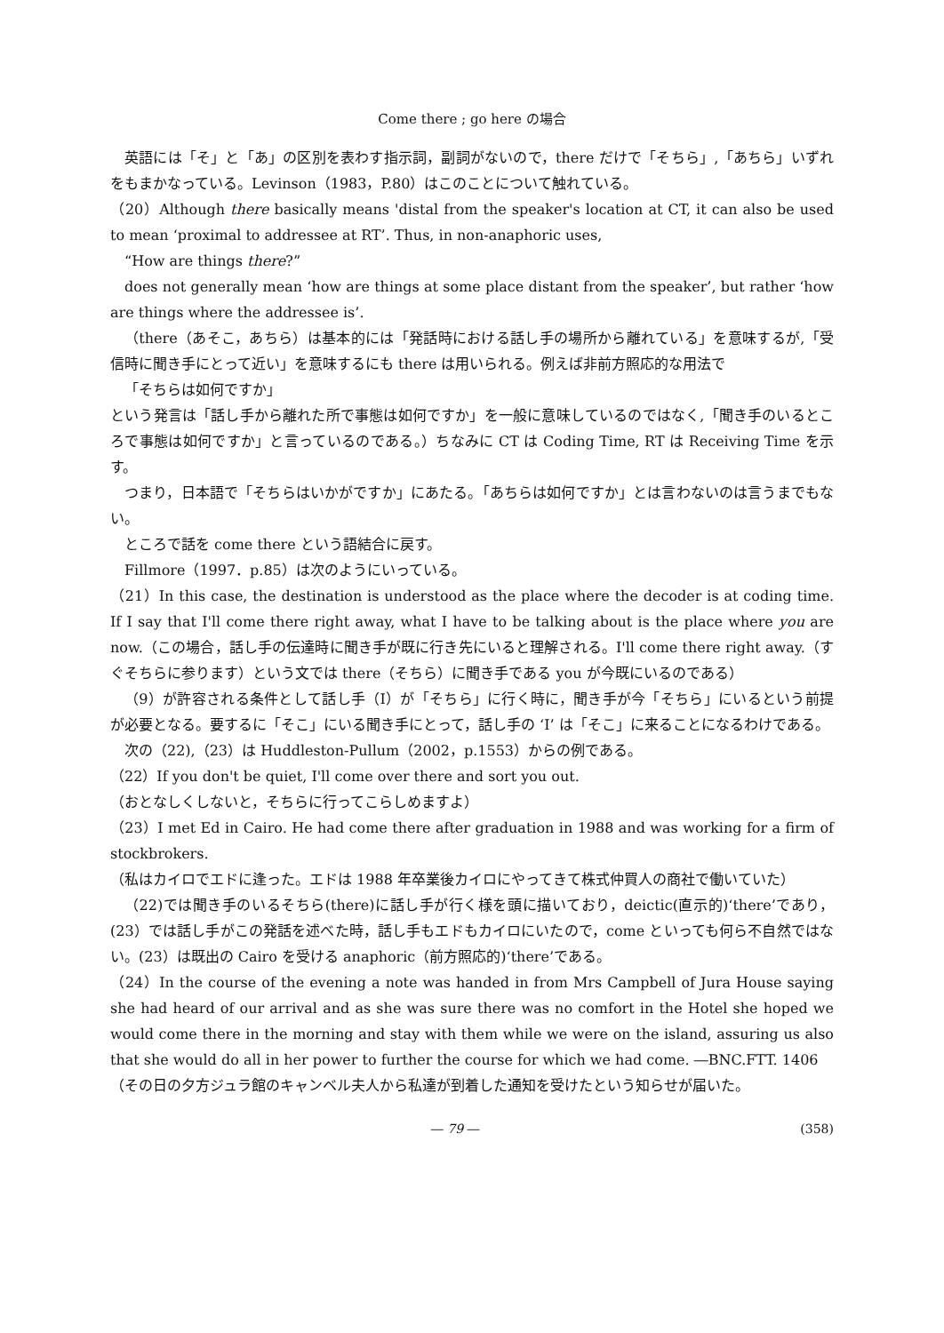Come there ; go here の場合
英語には「そ」と「あ」の区別を表わす指示詞，副詞がないので，there だけで「そちら」,「あちら」いずれをもまかなっている。Levinson（1983，P.80）はこのことについて触れている。
（20）Although there basically means 'distal from the speaker's location at CT, it can also be used to mean ‘proximal to addressee at RT’. Thus, in non-anaphoric uses,
“How are things there?”
does not generally mean ‘how are things at some place distant from the speaker’, but rather ‘how are things where the addressee is’.
（there（あそこ，あちら）は基本的には「発話時における話し手の場所から離れている」を意味するが,「受信時に聞き手にとって近い」を意味するにも there は用いられる。例えば非前方照応的な用法で
「そちらは如何ですか」
という発言は「話し手から離れた所で事態は如何ですか」を一般に意味しているのではなく,「聞き手のいるところで事態は如何ですか」と言っているのである。）ちなみに CT は Coding Time, RT は Receiving Time を示す。
つまり，日本語で「そちらはいかがですか」にあたる。「あちらは如何ですか」とは言わないのは言うまでもない。
ところで話を come there という語結合に戻す。
Fillmore（1997．p.85）は次のようにいっている。
（21）In this case, the destination is understood as the place where the decoder is at coding time. If I say that I'll come there right away, what I have to be talking about is the place where you are now.（この場合，話し手の伝達時に聞き手が既に行き先にいると理解される。I'll come there right away.（すぐそちらに参ります）という文では there（そちら）に聞き手である you が今既にいるのである）
（9）が許容される条件として話し手（I）が「そちら」に行く時に，聞き手が今「そちら」にいるという前提が必要となる。要するに「そこ」にいる聞き手にとって，話し手の ‘I’ は「そこ」に来ることになるわけである。
次の（22),（23）は Huddleston-Pullum（2002，p.1553）からの例である。
（22）If you don't be quiet, I'll come over there and sort you out.
（おとなしくしないと，そちらに行ってこらしめますよ）
（23）I met Ed in Cairo. He had come there after graduation in 1988 and was working for a firm of stockbrokers.
（私はカイロでエドに逢った。エドは 1988 年卒業後カイロにやってきて株式仲買人の商社で働いていた）
（22)では聞き手のいるそちら(there)に話し手が行く様を頭に描いており，deictic(直示的)‘there’であり，(23）では話し手がこの発話を述べた時，話し手もエドもカイロにいたので，come といっても何ら不自然ではない。(23）は既出の Cairo を受ける anaphoric（前方照応的)‘there’である。
（24）In the course of the evening a note was handed in from Mrs Campbell of Jura House saying she had heard of our arrival and as she was sure there was no comfort in the Hotel she hoped we would come there in the morning and stay with them while we were on the island, assuring us also that she would do all in her power to further the course for which we had come. ―BNC.FTT. 1406
（その日の夕方ジュラ館のキャンベル夫人から私達が到着した通知を受けたという知らせが届いた。
― 79 ― (358)